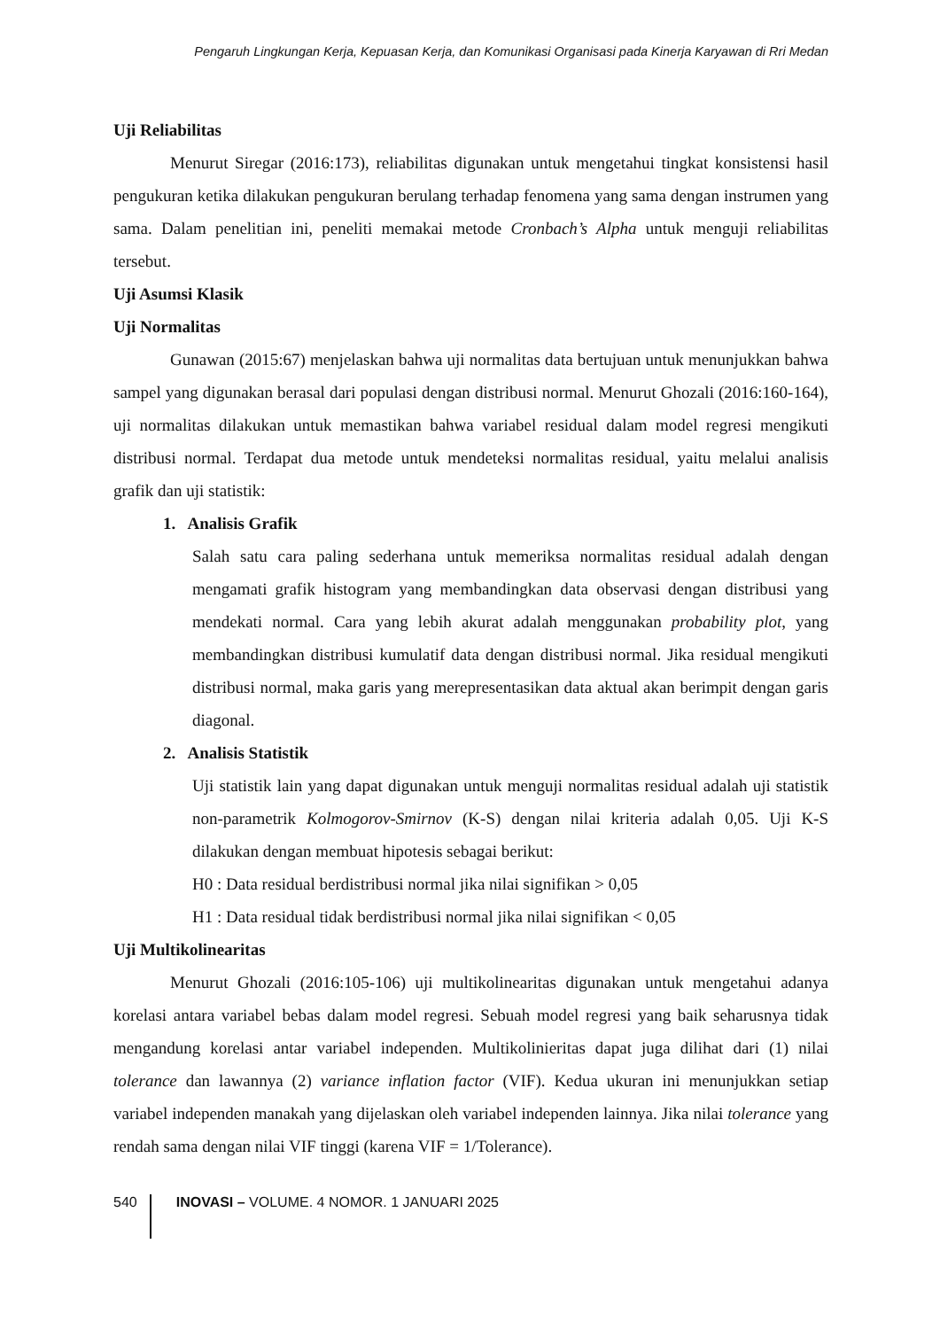Pengaruh Lingkungan Kerja, Kepuasan Kerja, dan Komunikasi Organisasi pada Kinerja Karyawan di Rri Medan
Uji Reliabilitas
Menurut Siregar (2016:173), reliabilitas digunakan untuk mengetahui tingkat konsistensi hasil pengukuran ketika dilakukan pengukuran berulang terhadap fenomena yang sama dengan instrumen yang sama. Dalam penelitian ini, peneliti memakai metode Cronbach’s Alpha untuk menguji reliabilitas tersebut.
Uji Asumsi Klasik
Uji Normalitas
Gunawan (2015:67) menjelaskan bahwa uji normalitas data bertujuan untuk menunjukkan bahwa sampel yang digunakan berasal dari populasi dengan distribusi normal. Menurut Ghozali (2016:160-164), uji normalitas dilakukan untuk memastikan bahwa variabel residual dalam model regresi mengikuti distribusi normal. Terdapat dua metode untuk mendeteksi normalitas residual, yaitu melalui analisis grafik dan uji statistik:
1. Analisis Grafik
Salah satu cara paling sederhana untuk memeriksa normalitas residual adalah dengan mengamati grafik histogram yang membandingkan data observasi dengan distribusi yang mendekati normal. Cara yang lebih akurat adalah menggunakan probability plot, yang membandingkan distribusi kumulatif data dengan distribusi normal. Jika residual mengikuti distribusi normal, maka garis yang merepresentasikan data aktual akan berimpit dengan garis diagonal.
2. Analisis Statistik
Uji statistik lain yang dapat digunakan untuk menguji normalitas residual adalah uji statistik non-parametrik Kolmogorov-Smirnov (K-S) dengan nilai kriteria adalah 0,05. Uji K-S dilakukan dengan membuat hipotesis sebagai berikut:
H0 : Data residual berdistribusi normal jika nilai signifikan > 0,05
H1 : Data residual tidak berdistribusi normal jika nilai signifikan < 0,05
Uji Multikolinearitas
Menurut Ghozali (2016:105-106) uji multikolinearitas digunakan untuk mengetahui adanya korelasi antara variabel bebas dalam model regresi. Sebuah model regresi yang baik seharusnya tidak mengandung korelasi antar variabel independen. Multikolinieritas dapat juga dilihat dari (1) nilai tolerance dan lawannya (2) variance inflation factor (VIF). Kedua ukuran ini menunjukkan setiap variabel independen manakah yang dijelaskan oleh variabel independen lainnya. Jika nilai tolerance yang rendah sama dengan nilai VIF tinggi (karena VIF = 1/Tolerance).
540 INOVASI – VOLUME. 4 NOMOR. 1 JANUARI 2025